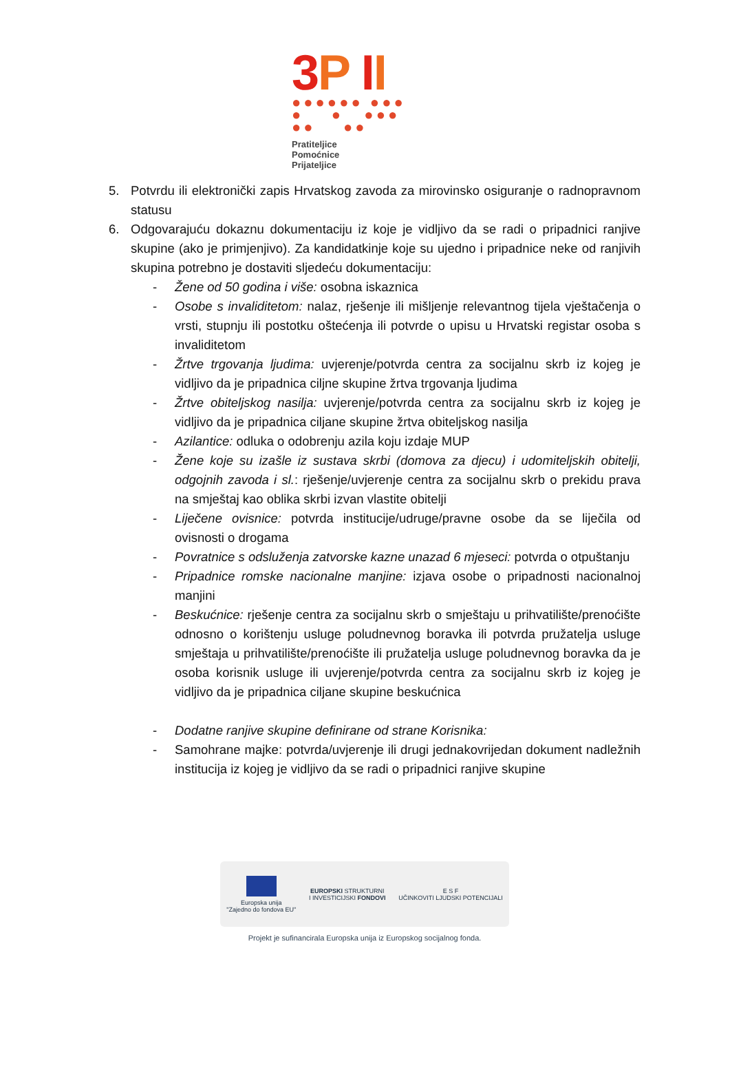3 P II
●●●●●● ●●●
● ● ●●●
●● ●●
Pratiteljice
Pomoćnice
Prijateljice
5. Potvrdu ili elektronički zapis Hrvatskog zavoda za mirovinsko osiguranje o radnopravnom statusu
6. Odgovarajuću dokaznu dokumentaciju iz koje je vidljivo da se radi o pripadnici ranjive skupine (ako je primjenjivo). Za kandidatkinje koje su ujedno i pripadnice neke od ranjivih skupina potrebno je dostaviti sljedeću dokumentaciju:
- Žene od 50 godina i više: osobna iskaznica
- Osobe s invaliditetom: nalaz, rješenje ili mišljenje relevantnog tijela vještačenja o vrsti, stupnju ili postotku oštećenja ili potvrde o upisu u Hrvatski registar osoba s invaliditetom
- Žrtve trgovanja ljudima: uvjerenje/potvrda centra za socijalnu skrb iz kojeg je vidljivo da je pripadnica ciljne skupine žrtva trgovanja ljudima
- Žrtve obiteljskog nasilja: uvjerenje/potvrda centra za socijalnu skrb iz kojeg je vidljivo da je pripadnica ciljane skupine žrtva obiteljskog nasilja
- Azilantice: odluka o odobrenju azila koju izdaje MUP
- Žene koje su izašle iz sustava skrbi (domova za djecu) i udomiteljskih obitelji, odgojnih zavoda i sl.: rješenje/uvjerenje centra za socijalnu skrb o prekidu prava na smještaj kao oblika skrbi izvan vlastite obitelji
- Liječene ovisnice: potvrda institucije/udruge/pravne osobe da se liječila od ovisnosti o drogama
- Povratnice s odsluženja zatvorske kazne unazad 6 mjeseci: potvrda o otpuštanju
- Pripadnice romske nacionalne manjine: izjava osobe o pripadnosti nacionalnoj manjini
- Beskućnice: rješenje centra za socijalnu skrb o smještaju u prihvatilište/prenoćište odnosno o korištenju usluge poludnevnog boravka ili potvrda pružatelja usluge smještaja u prihvatilište/prenoćište ili pružatelja usluge poludnevnog boravka da je osoba korisnik usluge ili uvjerenje/potvrda centra za socijalnu skrb iz kojeg je vidljivo da je pripadnica ciljane skupine beskućnica
- Dodatne ranjive skupine definirane od strane Korisnika:
- Samohrane majke: potvrda/uvjerenje ili drugi jednakovrijedan dokument nadležnih institucija iz kojeg je vidljivo da se radi o pripadnici ranjive skupine
Europska unija
"Zajedno do fondova EU"
EUROPSKI STRUKTURNI
I INVESTICIJSKI FONDOVI
E S F
UČINKOVITI LJUDSKI POTENCIJALI
Projekt je sufinancirala Europska unija iz Europskog socijalnog fonda.